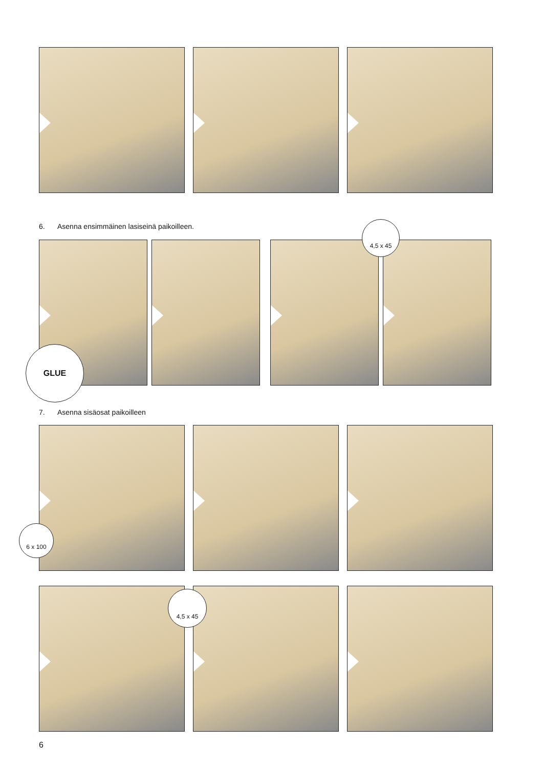6. Asenna ensimmäinen lasiseinä paikoilleen.
GLUE
4,5 x 45
7. Asenna sisäosat paikoilleen
6 x 100
4,5 x 45
6